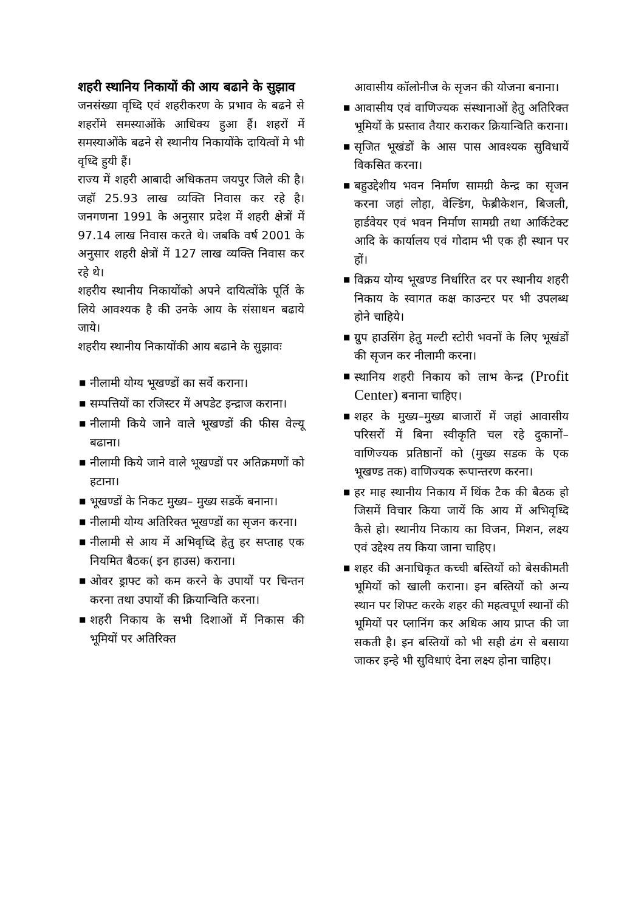शहरी स्थानिय निकायों की आय बढाने के सुझाव
जनसंख्या वृध्दि एवं शहरीकरण के प्रभाव के बढने से शहरोंमे समस्याओंके आधिक्य हुआ हैं। शहरों में समस्याओंके बढने से स्थानीय निकायोंके दायित्वों मे भी वृध्दि हुयी हैं।
राज्य में शहरी आबादी अधिकतम जयपुर जिले की है। जहॉ 25.93 लाख व्यक्ति निवास कर रहे है। जनगणना 1991 के अनुसार प्रदेश में शहरी क्षेत्रों में 97.14 लाख निवास करते थे। जबकि वर्ष 2001 के अनुसार शहरी क्षेत्रों में 127 लाख व्यक्ति निवास कर रहे थे।
शहरीय स्थानीय निकायोंको अपने दायित्वोंके पूर्ति के लिये आवश्यक है की उनके आय के संसाधन बढाये जाये।
शहरीय स्थानीय निकायोंकी आय बढाने के सुझावः
■ नीलामी योग्य भूखण्डों का सर्वे कराना।
■ सम्पत्तियों का रजिस्टर में अपडेट इन्द्राज कराना।
■ नीलामी किये जाने वाले भूखण्डों की फीस वेल्यू बढाना।
■ नीलामी किये जाने वाले भूखण्डों पर अतिक्रमणों को हटाना।
■ भूखण्डों के निकट मुख्य– मुख्य सडकें बनाना।
■ नीलामी योग्य अतिरिक्त भूखण्डों का सृजन करना।
■ नीलामी से आय में अभिवृध्दि हेतु हर सप्ताह एक नियमित बैठक( इन हाउस) कराना।
■ ओवर ड्राफ्ट को कम करने के उपायों पर चिन्तन करना तथा उपायों की क्रियान्विति करना।
■ शहरी निकाय के सभी दिशाओं में निकास की भूमियों पर अतिरिक्त
आवासीय कॉलोनीज के सृजन की योजना बनाना।
■ आवासीय एवं वाणिज्यक संस्थानाओं हेतु अतिरिक्त भूमियों के प्रस्ताव तैयार कराकर क्रियान्विति कराना।
■ सृजित भूखंडों के आस पास आवश्यक सुविधायें विकसित करना।
■ बहुउद्देशीय भवन निर्माण सामग्री केन्द्र का सृजन करना जहां लोहा, वेल्डिंग, फेब्रीकेशन, बिजली, हार्डवेयर एवं भवन निर्माण सामग्री तथा आर्किटेक्ट आदि के कार्यालय एवं गोदाम भी एक ही स्थान पर हों।
■ विक्रय योग्य भूखण्ड निर्धारित दर पर स्थानीय शहरी निकाय के स्वागत कक्ष काउन्टर पर भी उपलब्ध होने चाहिये।
■ ग्रुप हाउसिंग हेतु मल्टी स्टोरी भवनों के लिए भूखंडों की सृजन कर नीलामी करना।
■ स्थानिय शहरी निकाय को लाभ केन्द्र (Profit Center) बनाना चाहिए।
■ शहर के मुख्य–मुख्य बाजारों में जहां आवासीय परिसरों में बिना स्वीकृति चल रहे दुकानों– वाणिज्यक प्रतिष्ठानों को (मुख्य सडक के एक भूखण्ड तक) वाणिज्यक रूपान्तरण करना।
■ हर माह स्थानीय निकाय में थिंक टैक की बैठक हो जिसमें विचार किया जायें कि आय में अभिवृध्दि कैसे हो। स्थानीय निकाय का विजन, मिशन, लक्ष्य एवं उद्देश्य तय किया जाना चाहिए।
■ शहर की अनाधिकृत कच्ची बस्तियों को बेसकीमती भूमियों को खाली कराना। इन बस्तियों को अन्य स्थान पर शिफ्ट करके शहर की महत्वपूर्ण स्थानों की भूमियों पर प्लानिंग कर अधिक आय प्राप्त की जा सकती है। इन बस्तियों को भी सही ढंग से बसाया जाकर इन्हे भी सुविधाएं देना लक्ष्य होना चाहिए।